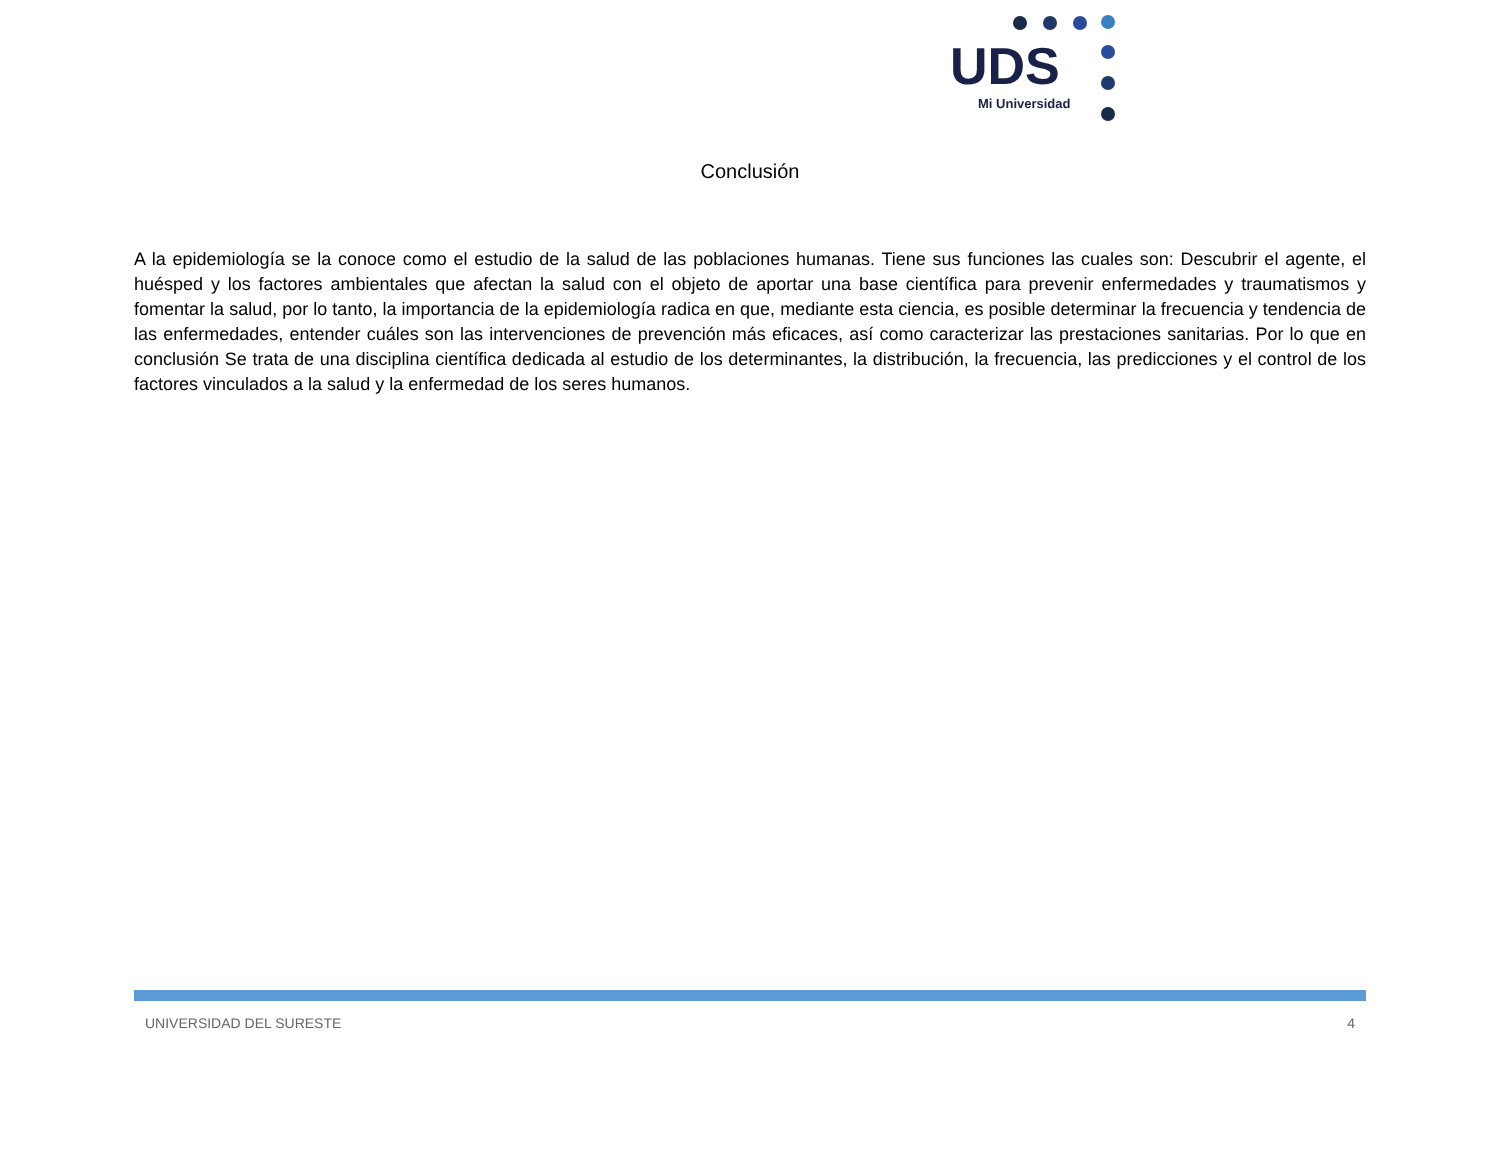UDS
Mi Universidad
Conclusión
A la epidemiología se la conoce como el estudio de la salud de las poblaciones humanas. Tiene sus funciones las cuales son: Descubrir el agente, el huésped y los factores ambientales que afectan la salud con el objeto de aportar una base científica para prevenir enfermedades y traumatismos y fomentar la salud, por lo tanto, la importancia de la epidemiología radica en que, mediante esta ciencia, es posible determinar la frecuencia y tendencia de las enfermedades, entender cuáles son las intervenciones de prevención más eficaces, así como caracterizar las prestaciones sanitarias. Por lo que en conclusión Se trata de una disciplina científica dedicada al estudio de los determinantes, la distribución, la frecuencia, las predicciones y el control de los factores vinculados a la salud y la enfermedad de los seres humanos.
UNIVERSIDAD DEL SURESTE 4